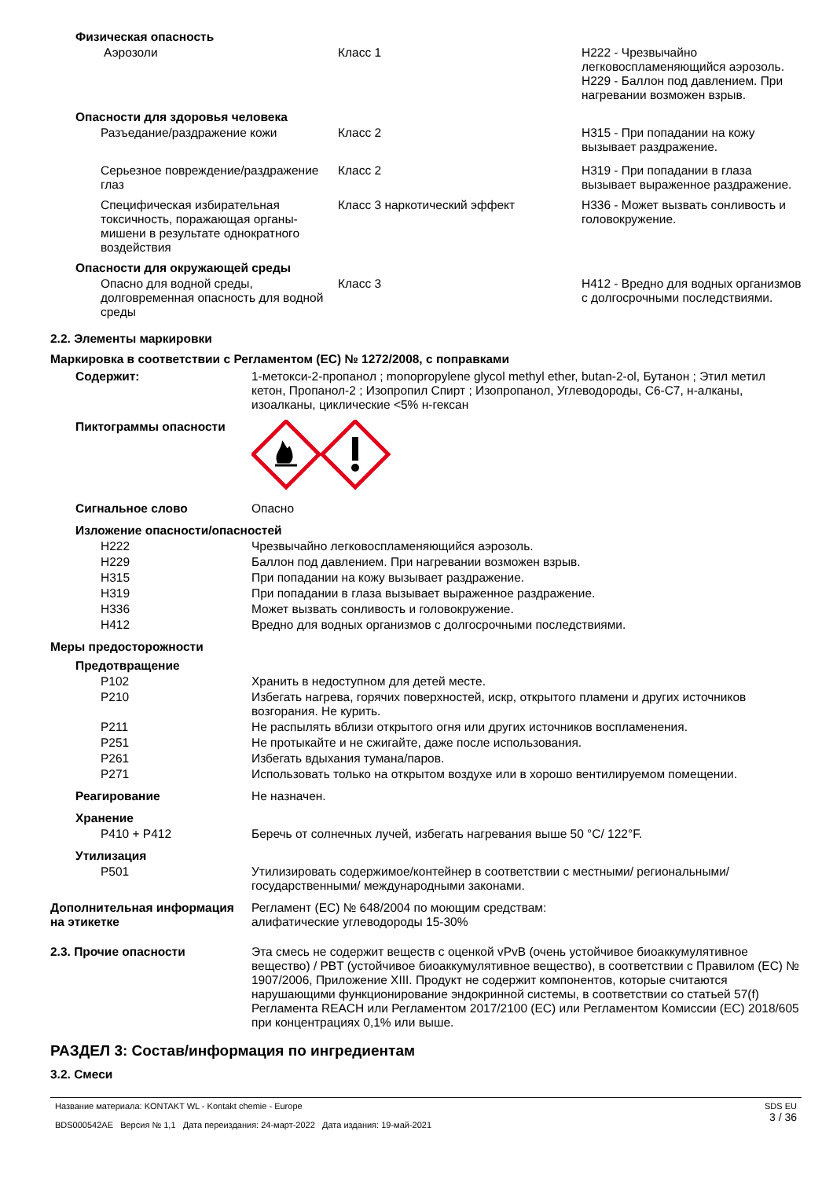| Физическая опасность | | |
| Аэрозоли | Класс 1 | H222 - Чрезвычайно легковоспламеняющийся аэрозоль. H229 - Баллон под давлением. При нагревании возможен взрыв. |
| Опасности для здоровья человека | | |
| Разъедание/раздражение кожи | Класс 2 | H315 - При попадании на кожу вызывает раздражение. |
| Серьезное повреждение/раздражение глаз | Класс 2 | H319 - При попадании в глаза вызывает выраженное раздражение. |
| Специфическая избирательная токсичность, поражающая органы-мишени в результате однократного воздействия | Класс 3 наркотический эффект | H336 - Может вызвать сонливость и головокружение. |
| Опасности для окружающей среды | | |
| Опасно для водной среды, долговременная опасность для водной среды | Класс 3 | H412 - Вредно для водных организмов с долгосрочными последствиями. |
2.2. Элементы маркировки
Маркировка в соответствии с Регламентом (EC) № 1272/2008, с поправками
| Содержит: | 1-метокси-2-пропанол ; monopropylene glycol methyl ether, butan-2-ol, Бутанон ; Этил метил кетон, Пропанол-2 ; Изопропил Спирт ; Изопропанол, Углеводороды, C6-C7, н-алканы, изоалканы, циклические <5% н-гексан |
| Пиктограммы опасности | |
| Сигнальное слово | Опасно |
| Изложение опасности/опасностей | |
| H222 | Чрезвычайно легковоспламеняющийся аэрозоль. |
| H229 | Баллон под давлением. При нагревании возможен взрыв. |
| H315 | При попадании на кожу вызывает раздражение. |
| H319 | При попадании в глаза вызывает выраженное раздражение. |
| H336 | Может вызвать сонливость и головокружение. |
| H412 | Вредно для водных организмов с долгосрочными последствиями. |
| Меры предосторожности | |
| Предотвращение | |
| P102 | Хранить в недоступном для детей месте. |
| P210 | Избегать нагрева, горячих поверхностей, искр, открытого пламени и других источников возгорания. Не курить. |
| P211 | Не распылять вблизи открытого огня или других источников воспламенения. |
| P251 | Не протыкайте и не сжигайте, даже после использования. |
| P261 | Избегать вдыхания тумана/паров. |
| P271 | Использовать только на открытом воздухе или в хорошо вентилируемом помещении. |
| Реагирование | Не назначен. |
| Хранение | |
| P410 + P412 | Беречь от солнечных лучей, избегать нагревания выше 50 °C/ 122°F. |
| Утилизация | |
| P501 | Утилизировать содержимое/контейнер в соответствии с местными/ региональными/ государственными/ международными законами. |
| Дополнительная информация на этикетке | Регламент (EC) № 648/2004 по моющим средствам: алифатические углеводороды 15-30% |
| 2.3. Прочие опасности | Эта смесь не содержит веществ с оценкой vPvB (очень устойчивое биоаккумулятивное вещество) / PBT (устойчивое биоаккумулятивное вещество), в соответствии с Правилом (EC) № 1907/2006, Приложение XIII. Продукт не содержит компонентов, которые считаются нарушающими функционирование эндокринной системы, в соответствии со статьей 57(f) Регламента REACH или Регламентом 2017/2100 (EC) или Регламентом Комиссии (EC) 2018/605 при концентрациях 0,1% или выше. |
РАЗДЕЛ 3: Состав/информация по ингредиентам
3.2. Смеси
Название материала: KONTAKT WL - Kontakt chemie - Europe
BDS000542AE Версия № 1,1 Дата переиздания: 24-март-2022 Дата издания: 19-май-2021
SDS EU
3 / 36